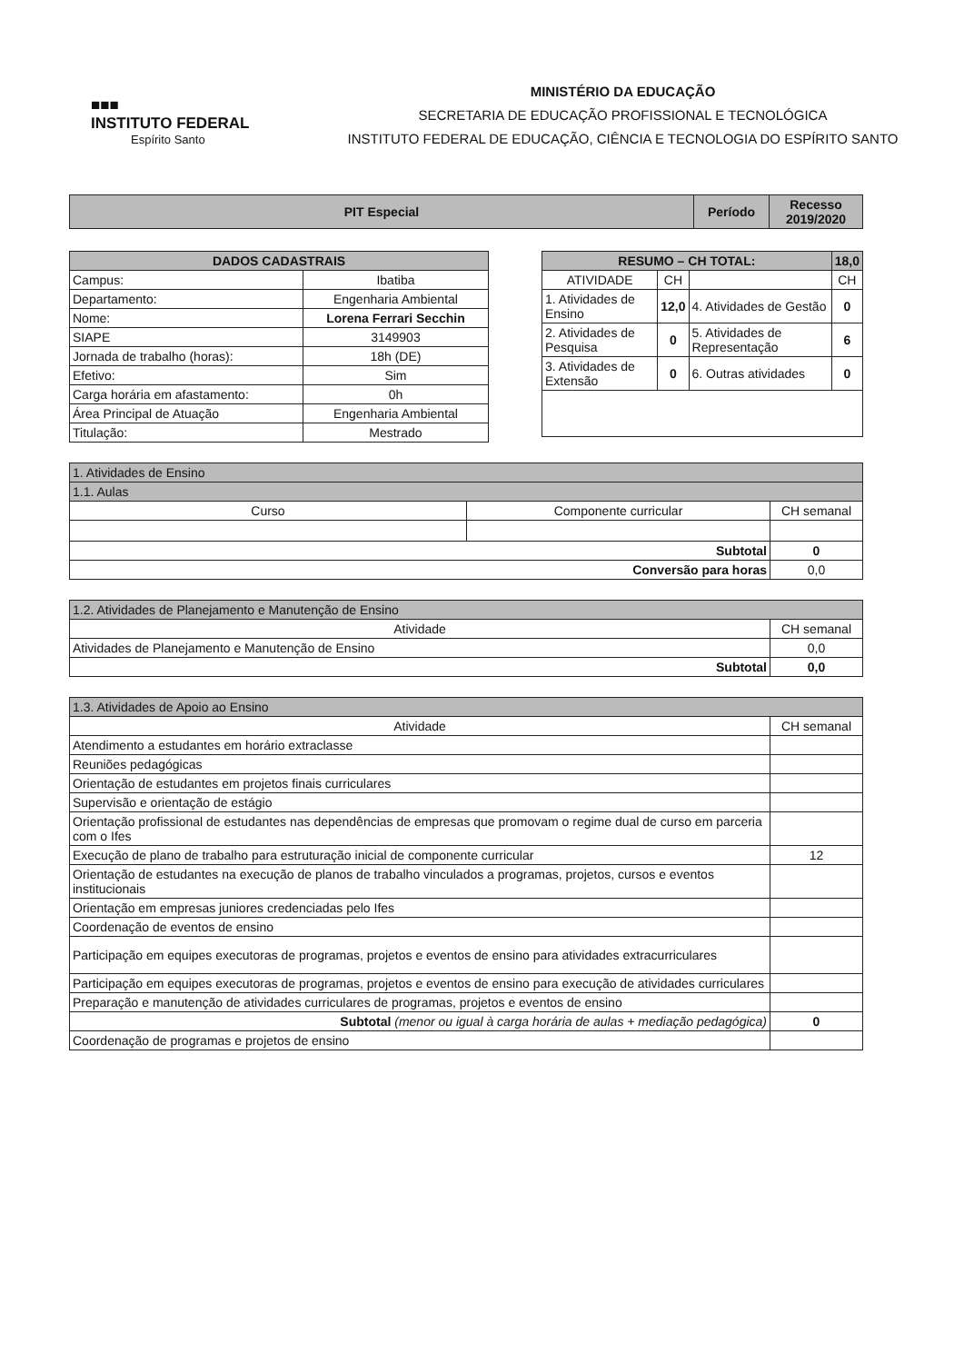■■■
INSTITUTO FEDERAL
Espírito Santo
MINISTÉRIO DA EDUCAÇÃO
SECRETARIA DE EDUCAÇÃO PROFISSIONAL E TECNOLÓGICA
INSTITUTO FEDERAL DE EDUCAÇÃO, CIÊNCIA E TECNOLOGIA DO ESPÍRITO SANTO
| PIT Especial | Período | Recesso 2019/2020 |
| DADOS CADASTRAIS | |
| --- | --- |
| Campus: | Ibatiba |
| Departamento: | Engenharia Ambiental |
| Nome: | Lorena Ferrari Secchin |
| SIAPE | 3149903 |
| Jornada de trabalho (horas): | 18h (DE) |
| Efetivo: | Sim |
| Carga horária em afastamento: | 0h |
| Área Principal de Atuação | Engenharia Ambiental |
| Titulação: | Mestrado |
| RESUMO – CH TOTAL: | | | 18,0 |
| --- | --- | --- | --- |
| ATIVIDADE | CH | | CH |
| 1. Atividades de Ensino | 12,0 | 4. Atividades de Gestão | 0 |
| 2. Atividades de Pesquisa | 0 | 5. Atividades de Representação | 6 |
| 3. Atividades de Extensão | 0 | 6. Outras atividades | 0 |
| 1. Atividades de Ensino | | |
| 1.1. Aulas | | |
| Curso | Componente curricular | CH semanal |
| Subtotal | | 0 |
| Conversão para horas | | 0,0 |
| 1.2. Atividades de Planejamento e Manutenção de Ensino | |
| Atividade | CH semanal |
| Atividades de Planejamento e Manutenção de Ensino | 0,0 |
| Subtotal | 0,0 |
| 1.3. Atividades de Apoio ao Ensino | |
| Atividade | CH semanal |
| Atendimento a estudantes em horário extraclasse | |
| Reuniões pedagógicas | |
| Orientação de estudantes em projetos finais curriculares | |
| Supervisão e orientação de estágio | |
| Orientação profissional de estudantes nas dependências de empresas que promovam o regime dual de curso em parceria com o Ifes | |
| Execução de plano de trabalho para estruturação inicial de componente curricular | 12 |
| Orientação de estudantes na execução de planos de trabalho vinculados a programas, projetos, cursos e eventos institucionais | |
| Orientação em empresas juniores credenciadas pelo Ifes | |
| Coordenação de eventos de ensino | |
| Participação em equipes executoras de programas, projetos e eventos de ensino para atividades extracurriculares | |
| Participação em equipes executoras de programas, projetos e eventos de ensino para execução de atividades curriculares | |
| Preparação e manutenção de atividades curriculares de programas, projetos e eventos de ensino | |
| Subtotal (menor ou igual à carga horária de aulas + mediação pedagógica) | 0 |
| Coordenação de programas e projetos de ensino | |